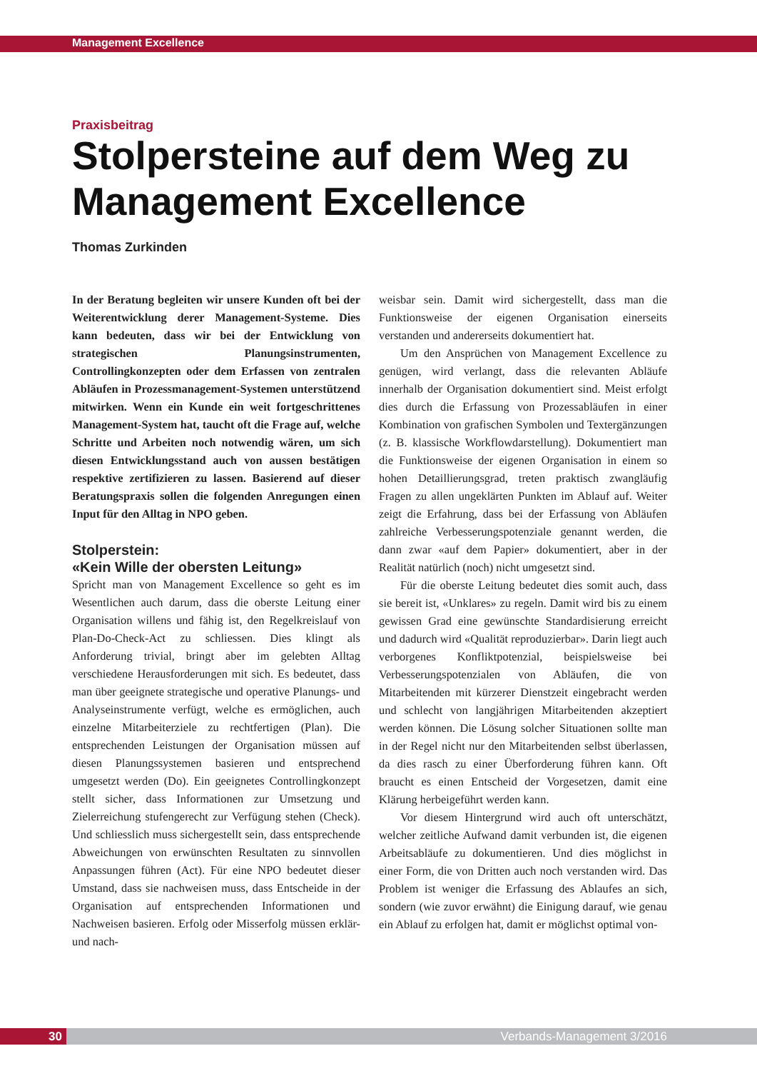Management Excellence
Praxisbeitrag
Stolpersteine auf dem Weg zu Management Excellence
Thomas Zurkinden
In der Beratung begleiten wir unsere Kunden oft bei der Weiterentwicklung derer Management-Systeme. Dies kann bedeuten, dass wir bei der Entwicklung von strategischen Planungsinstrumenten, Controllingkonzepten oder dem Erfassen von zentralen Abläufen in Prozessmanagement-Systemen unterstützend mitwirken. Wenn ein Kunde ein weit fortgeschrittenes Management-System hat, taucht oft die Frage auf, welche Schritte und Arbeiten noch notwendig wären, um sich diesen Entwicklungsstand auch von aussen bestätigen respektive zertifizieren zu lassen. Basierend auf dieser Beratungspraxis sollen die folgenden Anregungen einen Input für den Alltag in NPO geben.
Stolperstein:
«Kein Wille der obersten Leitung»
Spricht man von Management Excellence so geht es im Wesentlichen auch darum, dass die oberste Leitung einer Organisation willens und fähig ist, den Regelkreislauf von Plan-Do-Check-Act zu schliessen. Dies klingt als Anforderung trivial, bringt aber im gelebten Alltag verschiedene Herausforderungen mit sich. Es bedeutet, dass man über geeignete strategische und operative Planungs- und Analyseinstrumente verfügt, welche es ermöglichen, auch einzelne Mitarbeiterziele zu rechtfertigen (Plan). Die entsprechenden Leistungen der Organisation müssen auf diesen Planungssystemen basieren und entsprechend umgesetzt werden (Do). Ein geeignetes Controllingkonzept stellt sicher, dass Informationen zur Umsetzung und Zielerreichung stufengerecht zur Verfügung stehen (Check). Und schliesslich muss sichergestellt sein, dass entsprechende Abweichungen von erwünschten Resultaten zu sinnvollen Anpassungen führen (Act). Für eine NPO bedeutet dieser Umstand, dass sie nachweisen muss, dass Entscheide in der Organisation auf entsprechenden Informationen und Nachweisen basieren. Erfolg oder Misserfolg müssen erklär- und nach-
weisbar sein. Damit wird sichergestellt, dass man die Funktionsweise der eigenen Organisation einerseits verstanden und andererseits dokumentiert hat.
Um den Ansprüchen von Management Excellence zu genügen, wird verlangt, dass die relevanten Abläufe innerhalb der Organisation dokumentiert sind. Meist erfolgt dies durch die Erfassung von Prozessabläufen in einer Kombination von grafischen Symbolen und Textergänzungen (z. B. klassische Workflowdarstellung). Dokumentiert man die Funktionsweise der eigenen Organisation in einem so hohen Detaillierungsgrad, treten praktisch zwangläufig Fragen zu allen ungeklärten Punkten im Ablauf auf. Weiter zeigt die Erfahrung, dass bei der Erfassung von Abläufen zahlreiche Verbesserungspotenziale genannt werden, die dann zwar «auf dem Papier» dokumentiert, aber in der Realität natürlich (noch) nicht umgesetzt sind.
Für die oberste Leitung bedeutet dies somit auch, dass sie bereit ist, «Unklares» zu regeln. Damit wird bis zu einem gewissen Grad eine gewünschte Standardisierung erreicht und dadurch wird «Qualität reproduzierbar». Darin liegt auch verborgenes Konfliktpotenzial, beispielsweise bei Verbesserungspotenzialen von Abläufen, die von Mitarbeitenden mit kürzerer Dienstzeit eingebracht werden und schlecht von langjährigen Mitarbeitenden akzeptiert werden können. Die Lösung solcher Situationen sollte man in der Regel nicht nur den Mitarbeitenden selbst überlassen, da dies rasch zu einer Überforderung führen kann. Oft braucht es einen Entscheid der Vorgesetzen, damit eine Klärung herbeigeführt werden kann.
Vor diesem Hintergrund wird auch oft unterschätzt, welcher zeitliche Aufwand damit verbunden ist, die eigenen Arbeitsabläufe zu dokumentieren. Und dies möglichst in einer Form, die von Dritten auch noch verstanden wird. Das Problem ist weniger die Erfassung des Ablaufes an sich, sondern (wie zuvor erwähnt) die Einigung darauf, wie genau ein Ablauf zu erfolgen hat, damit er möglichst optimal von-
30 Verbands-Management 3/2016